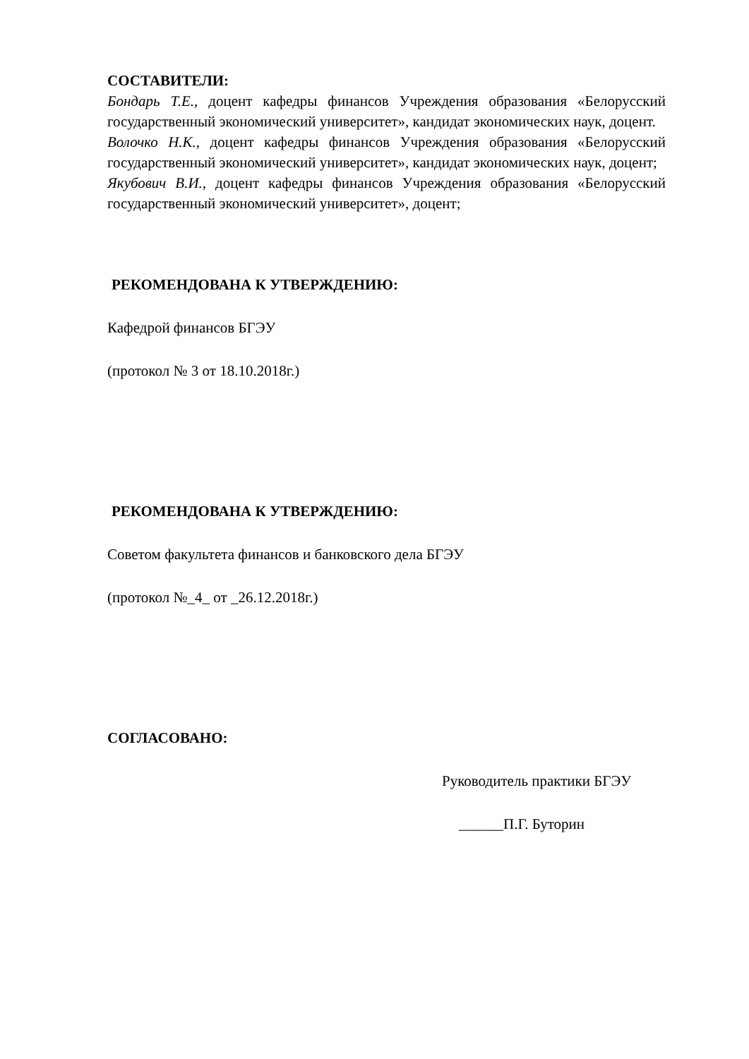СОСТАВИТЕЛИ:
Бондарь Т.Е., доцент кафедры финансов Учреждения образования «Белорусский государственный экономический университет», кандидат экономических наук, доцент.
Волочко Н.К., доцент кафедры финансов Учреждения образования «Белорусский государственный экономический университет», кандидат экономических наук, доцент;
Якубович В.И., доцент кафедры финансов Учреждения образования «Белорусский государственный экономический университет», доцент;
РЕКОМЕНДОВАНА К УТВЕРЖДЕНИЮ:
Кафедрой финансов БГЭУ
(протокол № 3 от 18.10.2018г.)
РЕКОМЕНДОВАНА К УТВЕРЖДЕНИЮ:
Советом факультета финансов и банковского дела БГЭУ
(протокол №_4_ от _26.12.2018г.)
СОГЛАСОВАНО:
Руководитель практики БГЭУ
______П.Г. Буторин